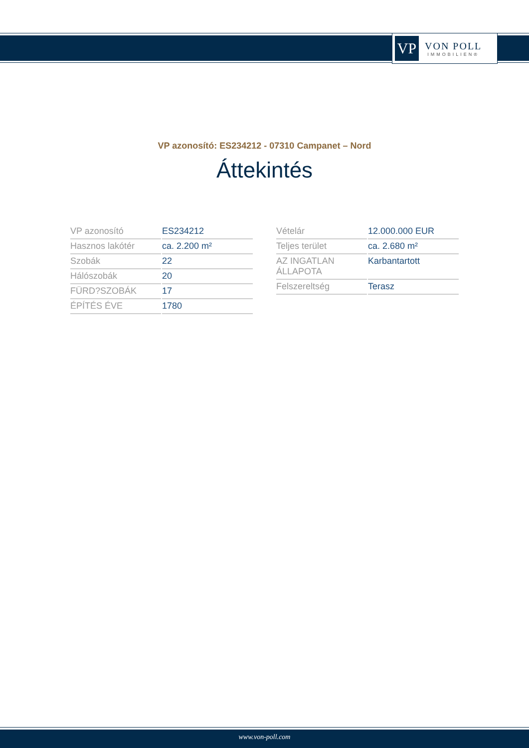VP
VON POLL
IMMOBILIEN®
VP azonosító: ES234212 - 07310 Campanet – Nord
Áttekintés
| VP azonosító | ES234212 |
| Hasznos lakótér | ca. 2.200 m² |
| Szobák | 22 |
| Hálószobák | 20 |
| FÜRD?SZOBÁK | 17 |
| ÉPÍTÉS ÉVE | 1780 |
| Vételár | 12.000.000 EUR |
| Teljes terület | ca. 2.680 m² |
| AZ INGATLAN ÁLLAPOTA | Karbantartott |
| Felszereltség | Terasz |
www.von-poll.com